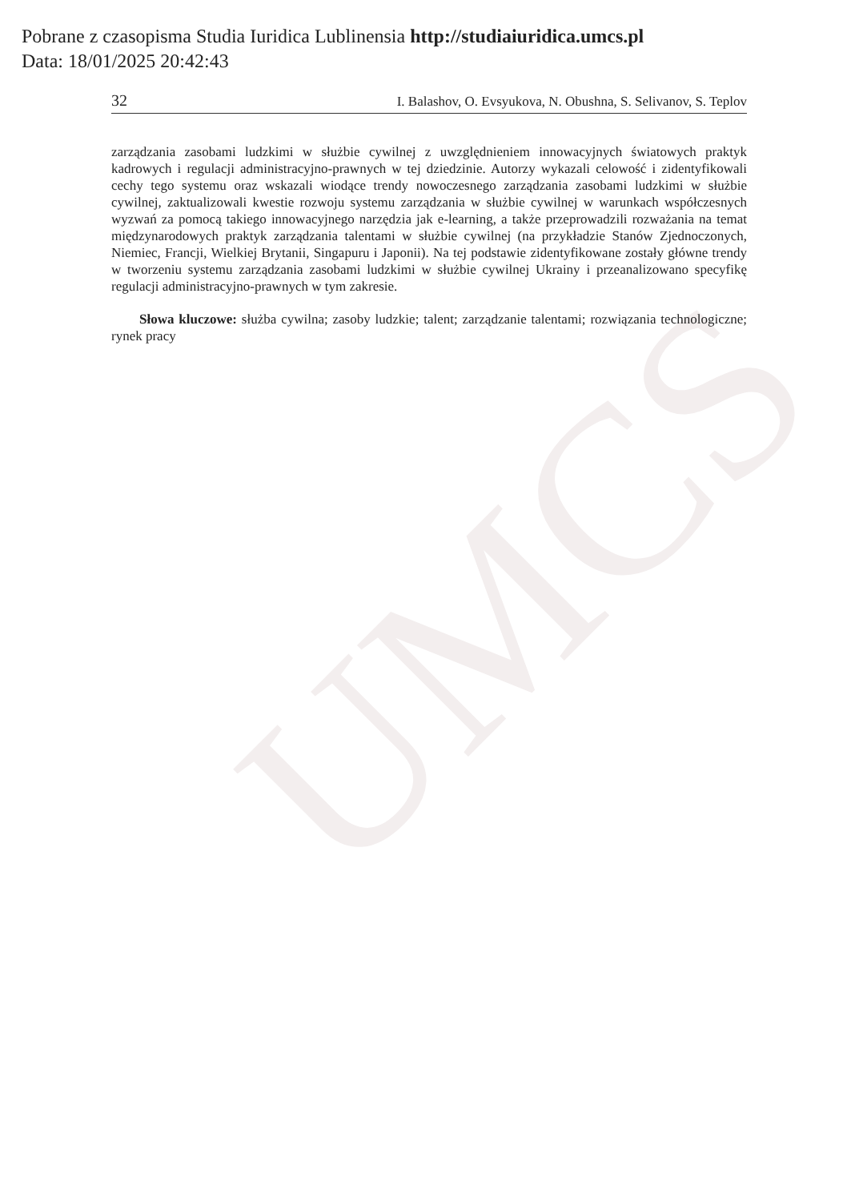UMCS
Pobrane z czasopisma Studia Iuridica Lublinensia http://studiaiuridica.umcs.pl
Data: 18/01/2025 20:42:43
32 I. Balashov, O. Evsyukova, N. Obushna, S. Selivanov, S. Teplov
zarządzania zasobami ludzkimi w służbie cywilnej z uwzględnieniem innowacyjnych światowych praktyk kadrowych i regulacji administracyjno-prawnych w tej dziedzinie. Autorzy wykazali celowość i zidentyfikowali cechy tego systemu oraz wskazali wiodące trendy nowoczesnego zarządzania zasobami ludzkimi w służbie cywilnej, zaktualizowali kwestie rozwoju systemu zarządzania w służbie cywilnej w warunkach współczesnych wyzwań za pomocą takiego innowacyjnego narzędzia jak e-learning, a także przeprowadzili rozważania na temat międzynarodowych praktyk zarządzania talentami w służbie cywilnej (na przykładzie Stanów Zjednoczonych, Niemiec, Francji, Wielkiej Brytanii, Singapuru i Japonii). Na tej podstawie zidentyfikowane zostały główne trendy w tworzeniu systemu zarządzania zasobami ludzkimi w służbie cywilnej Ukrainy i przeanalizowano specyfikę regulacji administracyjno-prawnych w tym zakresie.
Słowa kluczowe: służba cywilna; zasoby ludzkie; talent; zarządzanie talentami; rozwiązania technologiczne; rynek pracy